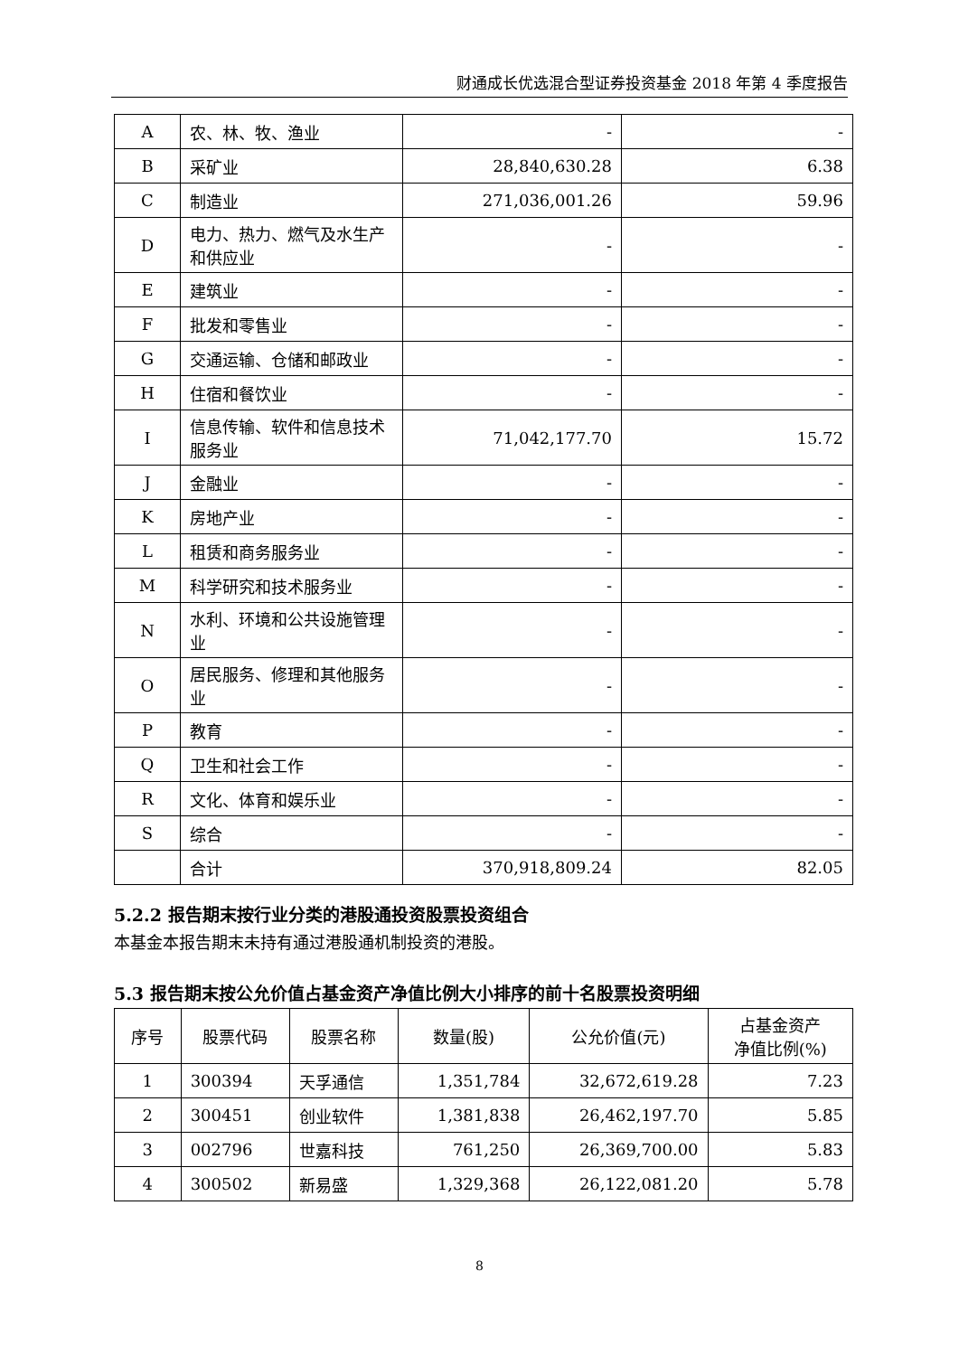财通成长优选混合型证券投资基金 2018 年第 4 季度报告
| A | 农、林、牧、渔业 | - | - |
| B | 采矿业 | 28,840,630.28 | 6.38 |
| C | 制造业 | 271,036,001.26 | 59.96 |
| D | 电力、热力、燃气及水生产和供应业 | - | - |
| E | 建筑业 | - | - |
| F | 批发和零售业 | - | - |
| G | 交通运输、仓储和邮政业 | - | - |
| H | 住宿和餐饮业 | - | - |
| I | 信息传输、软件和信息技术服务业 | 71,042,177.70 | 15.72 |
| J | 金融业 | - | - |
| K | 房地产业 | - | - |
| L | 租赁和商务服务业 | - | - |
| M | 科学研究和技术服务业 | - | - |
| N | 水利、环境和公共设施管理业 | - | - |
| O | 居民服务、修理和其他服务业 | - | - |
| P | 教育 | - | - |
| Q | 卫生和社会工作 | - | - |
| R | 文化、体育和娱乐业 | - | - |
| S | 综合 | - | - |
| | 合计 | 370,918,809.24 | 82.05 |
5.2.2 报告期末按行业分类的港股通投资股票投资组合
本基金本报告期末未持有通过港股通机制投资的港股。
5.3 报告期末按公允价值占基金资产净值比例大小排序的前十名股票投资明细
| 序号 | 股票代码 | 股票名称 | 数量(股) | 公允价值(元) | 占基金资产 净值比例(%) |
| --- | --- | --- | --- | --- | --- |
| 1 | 300394 | 天孚通信 | 1,351,784 | 32,672,619.28 | 7.23 |
| 2 | 300451 | 创业软件 | 1,381,838 | 26,462,197.70 | 5.85 |
| 3 | 002796 | 世嘉科技 | 761,250 | 26,369,700.00 | 5.83 |
| 4 | 300502 | 新易盛 | 1,329,368 | 26,122,081.20 | 5.78 |
8